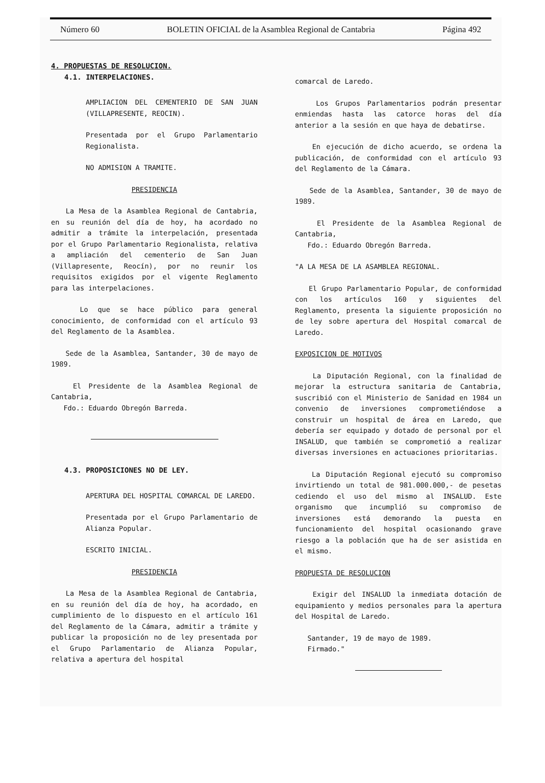Número 60 BOLETIN OFICIAL de la Asamblea Regional de Cantabria Página 492
4. PROPUESTAS DE RESOLUCION.
4.1. INTERPELACIONES.
AMPLIACION DEL CEMENTERIO DE SAN JUAN (VILLAPRESENTE, REOCIN).
Presentada por el Grupo Parlamentario Regionalista.
NO ADMISION A TRAMITE.
PRESIDENCIA
La Mesa de la Asamblea Regional de Cantabria, en su reunión del día de hoy, ha acordado no admitir a trámite la interpelación, presentada por el Grupo Parlamentario Regionalista, relativa a ampliación del cementerio de San Juan (Villapresente, Reocín), por no reunir los requisitos exigidos por el vigente Reglamento para las interpelaciones.
Lo que se hace público para general conocimiento, de conformidad con el artículo 93 del Reglamento de la Asamblea.
Sede de la Asamblea, Santander, 30 de mayo de 1989.
El Presidente de la Asamblea Regional de Cantabria,
Fdo.: Eduardo Obregón Barreda.
4.3. PROPOSICIONES NO DE LEY.
APERTURA DEL HOSPITAL COMARCAL DE LAREDO.
Presentada por el Grupo Parlamentario de Alianza Popular.
ESCRITO INICIAL.
PRESIDENCIA
La Mesa de la Asamblea Regional de Cantabria, en su reunión del día de hoy, ha acordado, en cumplimiento de lo dispuesto en el artículo 161 del Reglamento de la Cámara, admitir a trámite y publicar la proposición no de ley presentada por el Grupo Parlamentario de Alianza Popular, relativa a apertura del hospital
comarcal de Laredo.
Los Grupos Parlamentarios podrán presentar enmiendas hasta las catorce horas del día anterior a la sesión en que haya de debatirse.
En ejecución de dicho acuerdo, se ordena la publicación, de conformidad con el artículo 93 del Reglamento de la Cámara.
Sede de la Asamblea, Santander, 30 de mayo de 1989.
El Presidente de la Asamblea Regional de Cantabria,
Fdo.: Eduardo Obregón Barreda.
"A LA MESA DE LA ASAMBLEA REGIONAL.
El Grupo Parlamentario Popular, de conformidad con los artículos 160 y siguientes del Reglamento, presenta la siguiente proposición no de ley sobre apertura del Hospital comarcal de Laredo.
EXPOSICION DE MOTIVOS
La Diputación Regional, con la finalidad de mejorar la estructura sanitaria de Cantabria, suscribió con el Ministerio de Sanidad en 1984 un convenio de inversiones comprometiéndose a construir un hospital de área en Laredo, que debería ser equipado y dotado de personal por el INSALUD, que también se comprometió a realizar diversas inversiones en actuaciones prioritarias.
La Diputación Regional ejecutó su compromiso invirtiendo un total de 981.000.000,- de pesetas cediendo el uso del mismo al INSALUD. Este organismo que incumplió su compromiso de inversiones está demorando la puesta en funcionamiento del hospital ocasionando grave riesgo a la población que ha de ser asistida en el mismo.
PROPUESTA DE RESOLUCION
Exigir del INSALUD la inmediata dotación de equipamiento y medios personales para la apertura del Hospital de Laredo.
Santander, 19 de mayo de 1989.
Firmado."